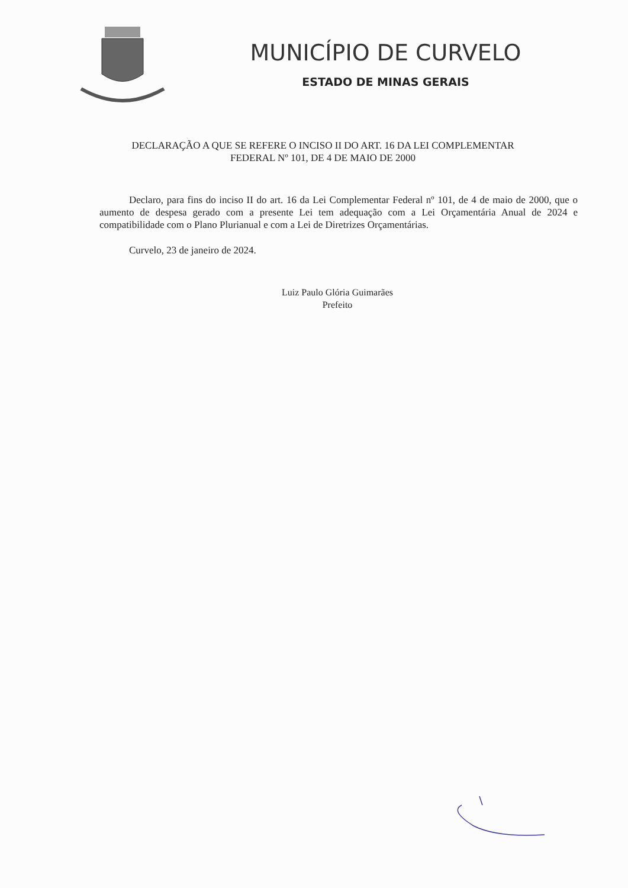MUNICÍPIO DE CURVELO
ESTADO DE MINAS GERAIS
DECLARAÇÃO A QUE SE REFERE O INCISO II DO ART. 16 DA LEI COMPLEMENTAR FEDERAL Nº 101, DE 4 DE MAIO DE 2000
Declaro, para fins do inciso II do art. 16 da Lei Complementar Federal nº 101, de 4 de maio de 2000, que o aumento de despesa gerado com a presente Lei tem adequação com a Lei Orçamentária Anual de 2024 e compatibilidade com o Plano Plurianual e com a Lei de Diretrizes Orçamentárias.
Curvelo, 23 de janeiro de 2024.
Luiz Paulo Glória Guimarães
Prefeito